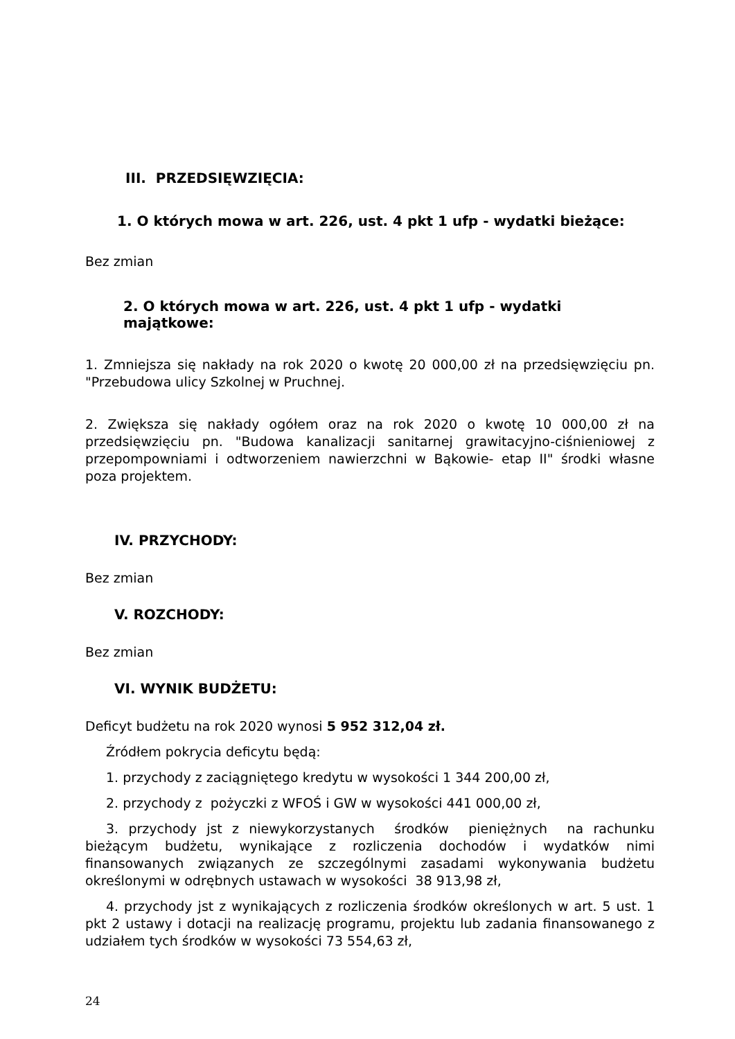III. PRZEDSIĘWZIĘCIA:
1. O których mowa w art. 226, ust. 4 pkt 1 ufp - wydatki bieżące:
Bez zmian
2. O których mowa w art. 226, ust. 4 pkt 1 ufp - wydatki majątkowe:
1. Zmniejsza się nakłady na rok 2020 o kwotę 20 000,00 zł na przedsięwzięciu pn. "Przebudowa ulicy Szkolnej w Pruchnej.
2. Zwiększa się nakłady ogółem oraz na rok 2020 o kwotę 10 000,00 zł na przedsięwzięciu pn. "Budowa kanalizacji sanitarnej grawitacyjno-ciśnieniowej z przepompowniami i odtworzeniem nawierzchni w Bąkowie- etap II" środki własne poza projektem.
IV. PRZYCHODY:
Bez zmian
V. ROZCHODY:
Bez zmian
VI. WYNIK BUDŻETU:
Deficyt budżetu na rok 2020 wynosi 5 952 312,04 zł.
Źródłem pokrycia deficytu będą:
1. przychody z zaciągniętego kredytu w wysokości 1 344 200,00 zł,
2. przychody z pożyczki z WFOŚ i GW w wysokości 441 000,00 zł,
3. przychody jst z niewykorzystanych środków pieniężnych na rachunku bieżącym budżetu, wynikające z rozliczenia dochodów i wydatków nimi finansowanych związanych ze szczególnymi zasadami wykonywania budżetu określonymi w odrębnych ustawach w wysokości 38 913,98 zł,
4. przychody jst z wynikających z rozliczenia środków określonych w art. 5 ust. 1 pkt 2 ustawy i dotacji na realizację programu, projektu lub zadania finansowanego z udziałem tych środków w wysokości 73 554,63 zł,
24